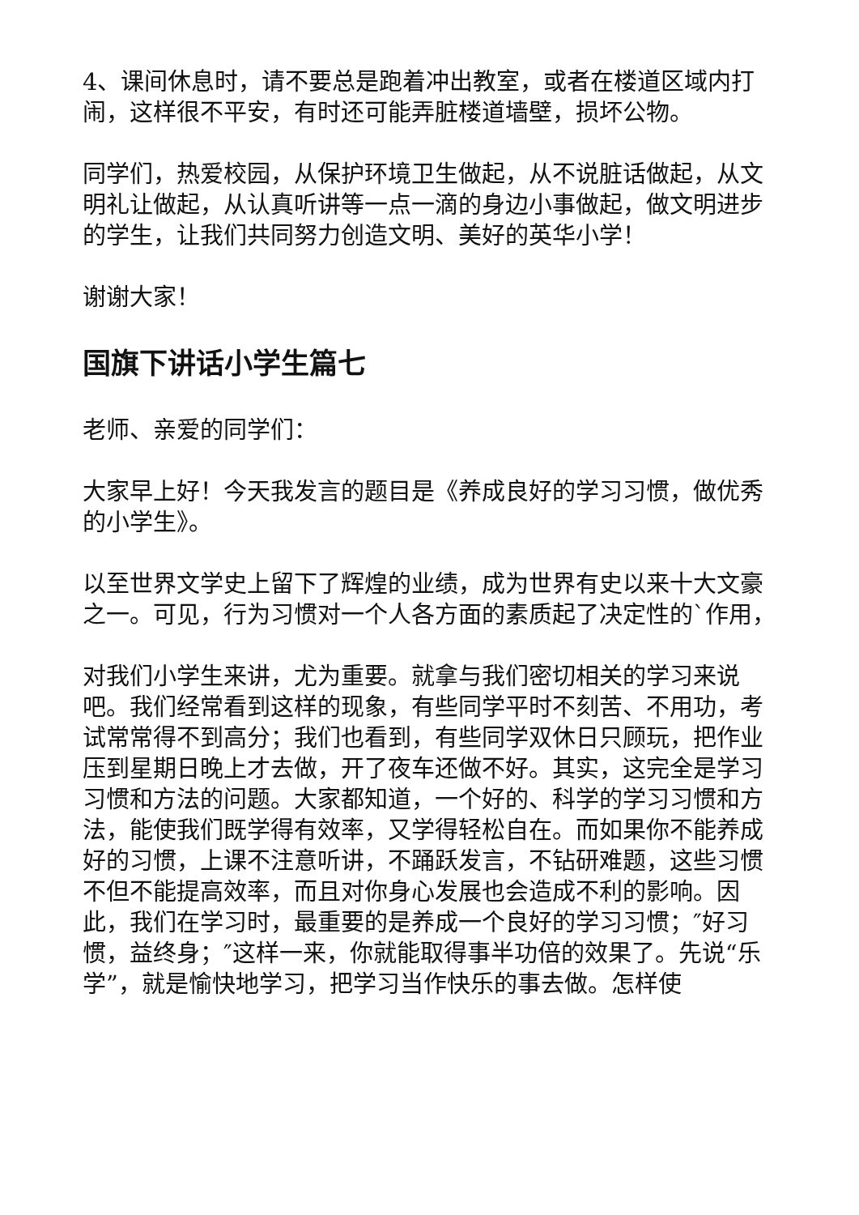4、课间休息时，请不要总是跑着冲出教室，或者在楼道区域内打闹，这样很不平安，有时还可能弄脏楼道墙壁，损坏公物。
同学们，热爱校园，从保护环境卫生做起，从不说脏话做起，从文明礼让做起，从认真听讲等一点一滴的身边小事做起，做文明进步的学生，让我们共同努力创造文明、美好的英华小学！
谢谢大家！
国旗下讲话小学生篇七
老师、亲爱的同学们：
大家早上好！今天我发言的题目是《养成良好的学习习惯，做优秀的小学生》。
以至世界文学史上留下了辉煌的业绩，成为世界有史以来十大文豪之一。可见，行为习惯对一个人各方面的素质起了决定性的`作用，
对我们小学生来讲，尤为重要。就拿与我们密切相关的学习来说吧。我们经常看到这样的现象，有些同学平时不刻苦、不用功，考试常常得不到高分；我们也看到，有些同学双休日只顾玩，把作业压到星期日晚上才去做，开了夜车还做不好。其实，这完全是学习习惯和方法的问题。大家都知道，一个好的、科学的学习习惯和方法，能使我们既学得有效率，又学得轻松自在。而如果你不能养成好的习惯，上课不注意听讲，不踊跃发言，不钻研难题，这些习惯不但不能提高效率，而且对你身心发展也会造成不利的影响。因此，我们在学习时，最重要的是养成一个良好的学习习惯；″好习惯，益终身；″这样一来，你就能取得事半功倍的效果了。先说“乐学”，就是愉快地学习，把学习当作快乐的事去做。怎样使